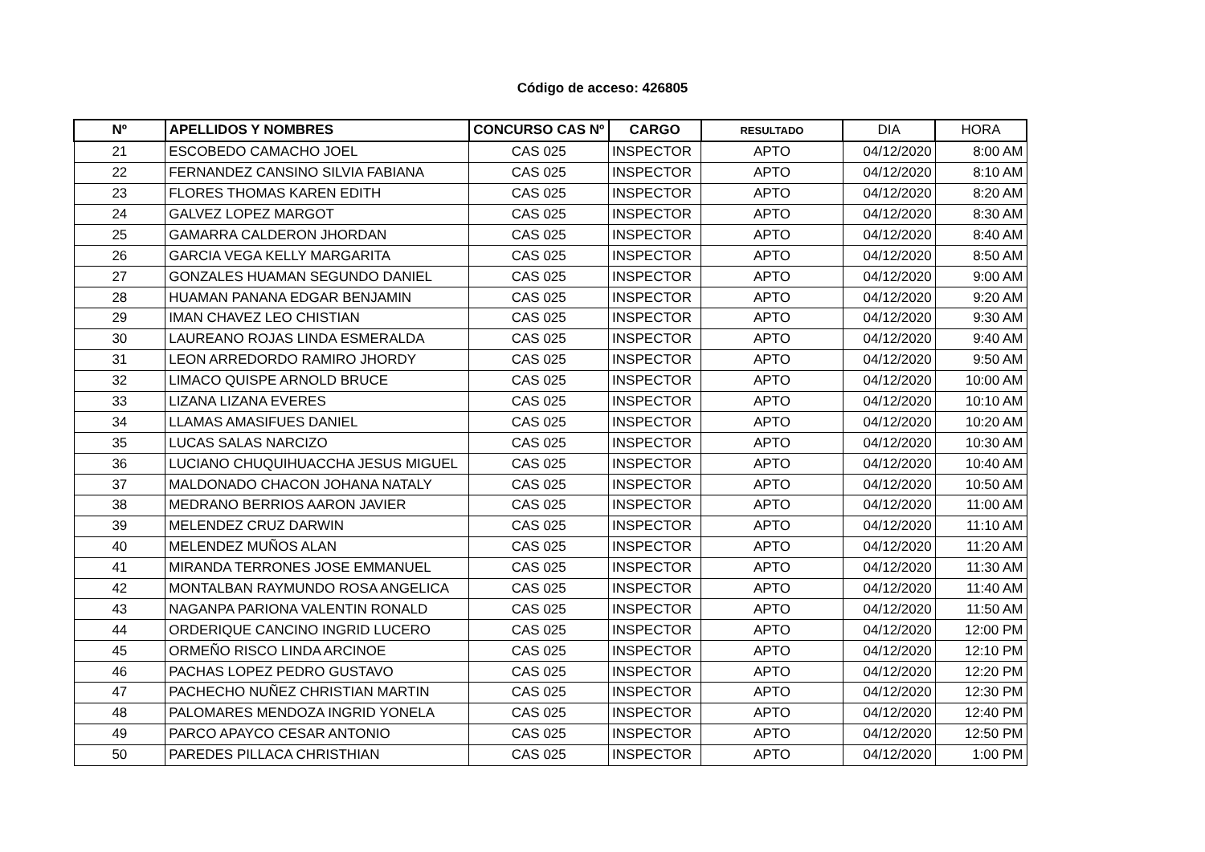Código de acceso: 426805
| Nº | APELLIDOS Y NOMBRES | CONCURSO CAS Nº | CARGO | RESULTADO | DIA | HORA |
| --- | --- | --- | --- | --- | --- | --- |
| 21 | ESCOBEDO CAMACHO JOEL | CAS 025 | INSPECTOR | APTO | 04/12/2020 | 8:00 AM |
| 22 | FERNANDEZ CANSINO SILVIA FABIANA | CAS 025 | INSPECTOR | APTO | 04/12/2020 | 8:10 AM |
| 23 | FLORES THOMAS KAREN EDITH | CAS 025 | INSPECTOR | APTO | 04/12/2020 | 8:20 AM |
| 24 | GALVEZ LOPEZ MARGOT | CAS 025 | INSPECTOR | APTO | 04/12/2020 | 8:30 AM |
| 25 | GAMARRA CALDERON JHORDAN | CAS 025 | INSPECTOR | APTO | 04/12/2020 | 8:40 AM |
| 26 | GARCIA VEGA KELLY MARGARITA | CAS 025 | INSPECTOR | APTO | 04/12/2020 | 8:50 AM |
| 27 | GONZALES HUAMAN SEGUNDO DANIEL | CAS 025 | INSPECTOR | APTO | 04/12/2020 | 9:00 AM |
| 28 | HUAMAN PANANA EDGAR BENJAMIN | CAS 025 | INSPECTOR | APTO | 04/12/2020 | 9:20 AM |
| 29 | IMAN CHAVEZ LEO CHISTIAN | CAS 025 | INSPECTOR | APTO | 04/12/2020 | 9:30 AM |
| 30 | LAUREANO ROJAS LINDA ESMERALDA | CAS 025 | INSPECTOR | APTO | 04/12/2020 | 9:40 AM |
| 31 | LEON ARREDORDO RAMIRO JHORDY | CAS 025 | INSPECTOR | APTO | 04/12/2020 | 9:50 AM |
| 32 | LIMACO QUISPE ARNOLD BRUCE | CAS 025 | INSPECTOR | APTO | 04/12/2020 | 10:00 AM |
| 33 | LIZANA LIZANA EVERES | CAS 025 | INSPECTOR | APTO | 04/12/2020 | 10:10 AM |
| 34 | LLAMAS AMASIFUES DANIEL | CAS 025 | INSPECTOR | APTO | 04/12/2020 | 10:20 AM |
| 35 | LUCAS SALAS NARCIZO | CAS 025 | INSPECTOR | APTO | 04/12/2020 | 10:30 AM |
| 36 | LUCIANO CHUQUIHUACCHA JESUS MIGUEL | CAS 025 | INSPECTOR | APTO | 04/12/2020 | 10:40 AM |
| 37 | MALDONADO CHACON JOHANA NATALY | CAS 025 | INSPECTOR | APTO | 04/12/2020 | 10:50 AM |
| 38 | MEDRANO BERRIOS AARON JAVIER | CAS 025 | INSPECTOR | APTO | 04/12/2020 | 11:00 AM |
| 39 | MELENDEZ CRUZ DARWIN | CAS 025 | INSPECTOR | APTO | 04/12/2020 | 11:10 AM |
| 40 | MELENDEZ MUÑOS ALAN | CAS 025 | INSPECTOR | APTO | 04/12/2020 | 11:20 AM |
| 41 | MIRANDA TERRONES JOSE EMMANUEL | CAS 025 | INSPECTOR | APTO | 04/12/2020 | 11:30 AM |
| 42 | MONTALBAN RAYMUNDO ROSA ANGELICA | CAS 025 | INSPECTOR | APTO | 04/12/2020 | 11:40 AM |
| 43 | NAGANPA PARIONA VALENTIN RONALD | CAS 025 | INSPECTOR | APTO | 04/12/2020 | 11:50 AM |
| 44 | ORDERIQUE CANCINO INGRID LUCERO | CAS 025 | INSPECTOR | APTO | 04/12/2020 | 12:00 PM |
| 45 | ORMEÑO RISCO LINDA ARCINOE | CAS 025 | INSPECTOR | APTO | 04/12/2020 | 12:10 PM |
| 46 | PACHAS LOPEZ PEDRO GUSTAVO | CAS 025 | INSPECTOR | APTO | 04/12/2020 | 12:20 PM |
| 47 | PACHECHO NUÑEZ CHRISTIAN MARTIN | CAS 025 | INSPECTOR | APTO | 04/12/2020 | 12:30 PM |
| 48 | PALOMARES MENDOZA INGRID YONELA | CAS 025 | INSPECTOR | APTO | 04/12/2020 | 12:40 PM |
| 49 | PARCO APAYCO CESAR ANTONIO | CAS 025 | INSPECTOR | APTO | 04/12/2020 | 12:50 PM |
| 50 | PAREDES PILLACA CHRISTHIAN | CAS 025 | INSPECTOR | APTO | 04/12/2020 | 1:00 PM |